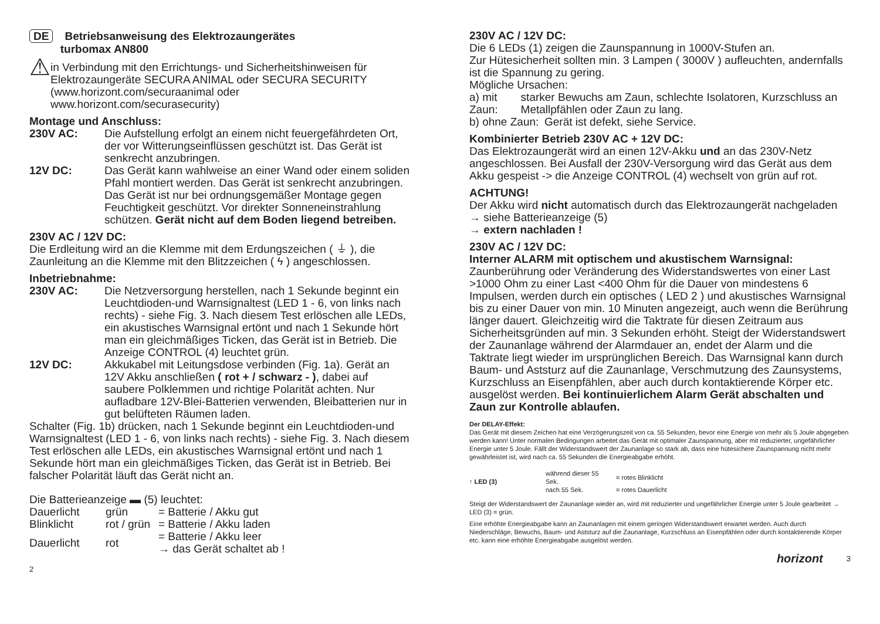DE Betriebsanweisung des Elektrozaungerätes
turbomax AN800
⚠
in Verbindung mit den Errichtungs- und Sicherheitshinweisen für Elektrozaungeräte SECURA ANIMAL oder SECURA SECURITY (www.horizont.com/securaanimal oder www.horizont.com/securasecurity)
Montage und Anschluss:
230V AC: Die Aufstellung erfolgt an einem nicht feuergefährdeten Ort, der vor Witterungseinflüssen geschützt ist. Das Gerät ist senkrecht anzubringen.
12V DC: Das Gerät kann wahlweise an einer Wand oder einem soliden Pfahl montiert werden. Das Gerät ist senkrecht anzubringen. Das Gerät ist nur bei ordnungsgemäßer Montage gegen Feuchtigkeit geschützt. Vor direkter Sonneneinstrahlung schützen. Gerät nicht auf dem Boden liegend betreiben.
230V AC / 12V DC:
Die Erdleitung wird an die Klemme mit dem Erdungszeichen ( ⏚ ), die Zaunleitung an die Klemme mit den Blitzzeichen ( ϟ ) angeschlossen.
Inbetriebnahme:
230V AC: Die Netzversorgung herstellen, nach 1 Sekunde beginnt ein Leuchtdioden-und Warnsignaltest (LED 1 - 6, von links nach rechts) - siehe Fig. 3. Nach diesem Test erlöschen alle LEDs, ein akustisches Warnsignal ertönt und nach 1 Sekunde hört man ein gleichmäßiges Ticken, das Gerät ist in Betrieb. Die Anzeige CONTROL (4) leuchtet grün.
12V DC: Akkukabel mit Leitungsdose verbinden (Fig. 1a). Gerät an 12V Akku anschließen ( rot + / schwarz - ), dabei auf saubere Polklemmen und richtige Polarität achten. Nur aufladbare 12V-Blei-Batterien verwenden, Bleibatterien nur in gut belüfteten Räumen laden.
Schalter (Fig. 1b) drücken, nach 1 Sekunde beginnt ein Leuchtdioden-und Warnsignaltest (LED 1 - 6, von links nach rechts) - siehe Fig. 3. Nach diesem Test erlöschen alle LEDs, ein akustisches Warnsignal ertönt und nach 1 Sekunde hört man ein gleichmäßiges Ticken, das Gerät ist in Betrieb. Bei falscher Polarität läuft das Gerät nicht an.
Die Batterieanzeige ▬ (5) leuchtet:
| Dauerlicht | grün | = Batterie / Akku gut |
| Blinklicht | rot / grün | = Batterie / Akku laden |
| Dauerlicht | rot | = Batterie / Akku leer → das Gerät schaltet ab ! |
2
230V AC / 12V DC:
Die 6 LEDs (1) zeigen die Zaunspannung in 1000V-Stufen an.
Zur Hütesicherheit sollten min. 3 Lampen ( 3000V ) aufleuchten, andernfalls ist die Spannung zu gering.
Mögliche Ursachen:
a) mit Zaun:
starker Bewuchs am Zaun, schlechte Isolatoren, Kurzschluss an Metallpfählen oder Zaun zu lang.
b) ohne Zaun:
Gerät ist defekt, siehe Service.
Kombinierter Betrieb 230V AC + 12V DC:
Das Elektrozaungerät wird an einen 12V-Akku und an das 230V-Netz angeschlossen. Bei Ausfall der 230V-Versorgung wird das Gerät aus dem Akku gespeist -> die Anzeige CONTROL (4) wechselt von grün auf rot.
ACHTUNG!
Der Akku wird nicht automatisch durch das Elektrozaungerät nachgeladen
→ siehe Batterieanzeige (5)
→ extern nachladen !
230V AC / 12V DC:
Interner ALARM mit optischem und akustischem Warnsignal: Zaunberührung oder Veränderung des Widerstandswertes von einer Last >1000 Ohm zu einer Last <400 Ohm für die Dauer von mindestens 6 Impulsen, werden durch ein optisches ( LED 2 ) und akustisches Warnsignal bis zu einer Dauer von min. 10 Minuten angezeigt, auch wenn die Berührung länger dauert. Gleichzeitig wird die Taktrate für diesen Zeitraum aus Sicherheitsgründen auf min. 3 Sekunden erhöht. Steigt der Widerstandswert der Zaunanlage während der Alarmdauer an, endet der Alarm und die Taktrate liegt wieder im ursprünglichen Bereich. Das Warnsignal kann durch Baum- und Aststurz auf die Zaunanlage, Verschmutzung des Zaunsystems, Kurzschluss an Eisenpfählen, aber auch durch kontaktierende Körper etc. ausgelöst werden. Bei kontinuierlichem Alarm Gerät abschalten und Zaun zur Kontrolle ablaufen.
Der DELAY-Effekt:
Das Gerät mit diesem Zeichen hat eine Verzögerungszeit von ca. 55 Sekunden, bevor eine Energie von mehr als 5 Joule abgegeben werden kann! Unter normalen Bedingungen arbeitet das Gerät mit optimaler Zaunspannung, aber mit reduzierter, ungefährlicher Energie unter 5 Joule. Fällt der Widerstandswert der Zaunanlage so stark ab, dass eine hütesichere Zaunspannung nicht mehr gewährleistet ist, wird nach ca. 55 Sekunden die Energieabgabe erhöht.
| ↑ LED (3) | während dieser 55 Sek. | = rotes Blinklicht |
| | nach 55 Sek. | = rotes Dauerlicht |
Steigt der Widerstandswert der Zaunanlage wieder an, wird mit reduzierter und ungefährlicher Energie unter 5 Joule gearbeitet → LED (3) = grün.
Eine erhöhte Energieabgabe kann an Zaunanlagen mit einem geringen Widerstandswert erwartet werden. Auch durch Niederschläge, Bewuchs, Baum- und Aststurz auf die Zaunanlage, Kurzschluss an Eisenpfählen oder durch kontaktierende Körper etc. kann eine erhöhte Energieabgabe ausgelöst werden.
horizont 3